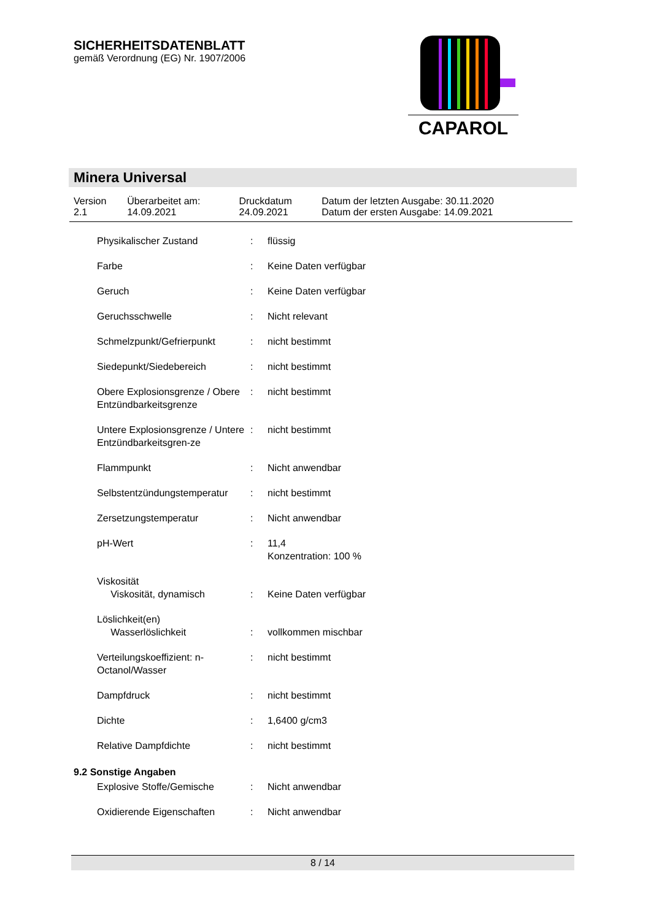SICHERHEITSDATENBLATT
gemäß Verordnung (EG) Nr. 1907/2006
CAPAROL
Minera Universal
| Version 2.1 | Überarbeitet am: 14.09.2021 | Druckdatum 24.09.2021 | Datum der letzten Ausgabe: 30.11.2020 Datum der ersten Ausgabe: 14.09.2021 |
| Physikalischer Zustand | : | flüssig |
| Farbe | : | Keine Daten verfügbar |
| Geruch | : | Keine Daten verfügbar |
| Geruchsschwelle | : | Nicht relevant |
| Schmelzpunkt/Gefrierpunkt | : | nicht bestimmt |
| Siedepunkt/Siedebereich | : | nicht bestimmt |
| Obere Explosionsgrenze / Obere Entzündbarkeitsgrenze | : | nicht bestimmt |
| Untere Explosionsgrenze / Untere Entzündbarkeitsgren-ze | : | nicht bestimmt |
| Flammpunkt | : | Nicht anwendbar |
| Selbstentzündungstemperatur | : | nicht bestimmt |
| Zersetzungstemperatur | : | Nicht anwendbar |
| pH-Wert | : | 11,4 Konzentration: 100 % |
| Viskosität Viskosität, dynamisch | : | Keine Daten verfügbar |
| Löslichkeit(en) Wasserlöslichkeit | : | vollkommen mischbar |
| Verteilungskoeffizient: n-Octanol/Wasser | : | nicht bestimmt |
| Dampfdruck | : | nicht bestimmt |
| Dichte | : | 1,6400 g/cm3 |
| Relative Dampfdichte | : | nicht bestimmt |
9.2 Sonstige Angaben
| Explosive Stoffe/Gemische | : | Nicht anwendbar |
| Oxidierende Eigenschaften | : | Nicht anwendbar |
8 / 14